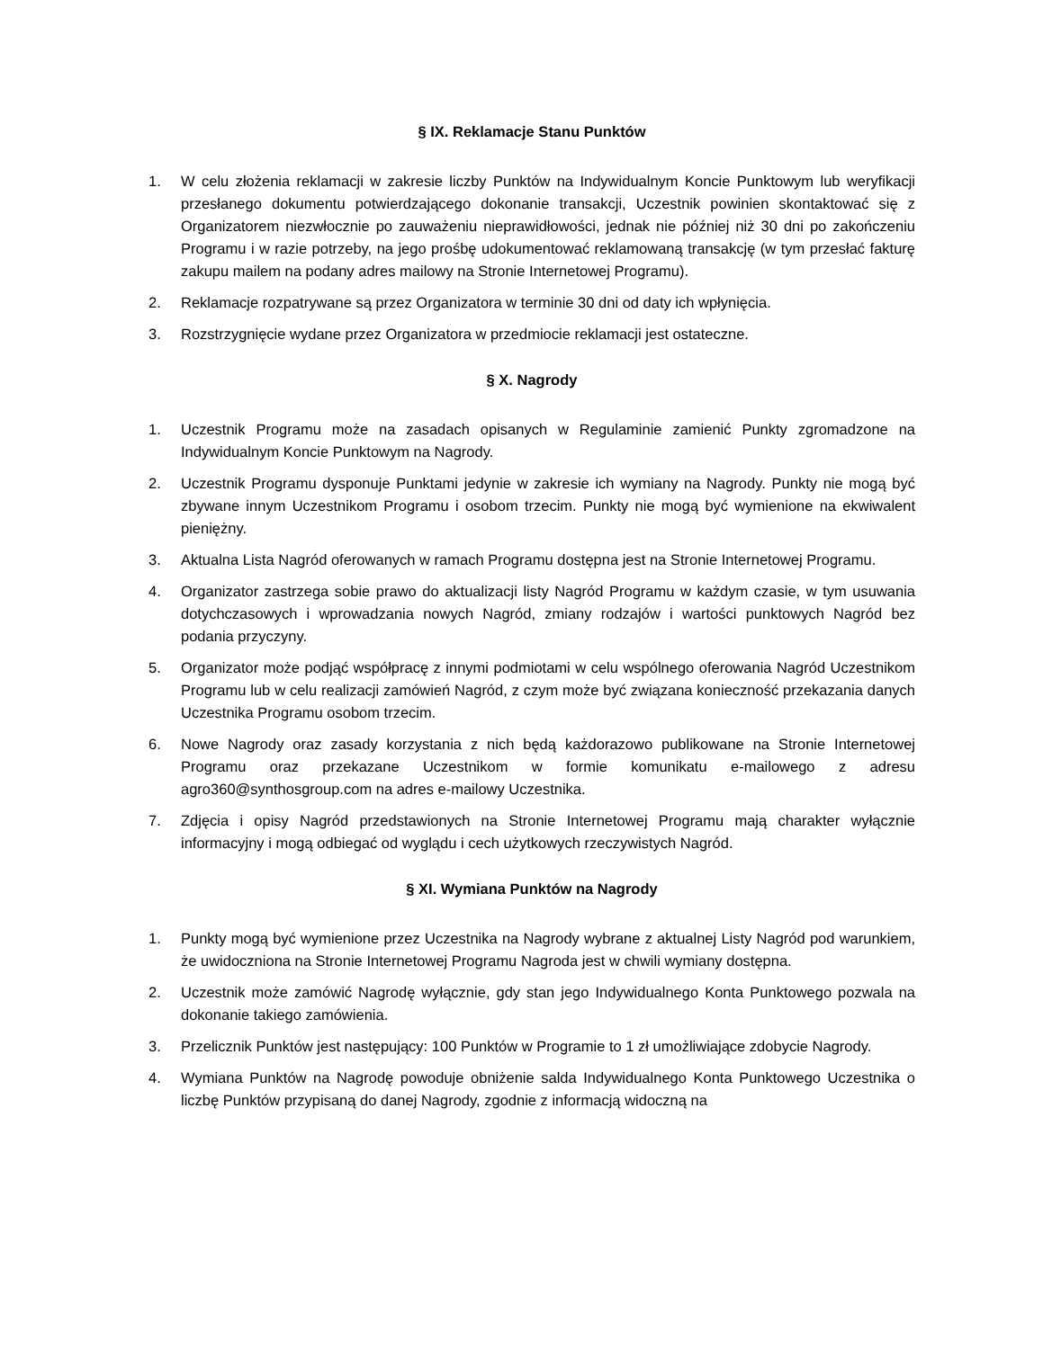§ IX. Reklamacje Stanu Punktów
1. W celu złożenia reklamacji w zakresie liczby Punktów na Indywidualnym Koncie Punktowym lub weryfikacji przesłanego dokumentu potwierdzającego dokonanie transakcji, Uczestnik powinien skontaktować się z Organizatorem niezwłocznie po zauważeniu nieprawidłowości, jednak nie później niż 30 dni po zakończeniu Programu i w razie potrzeby, na jego prośbę udokumentować reklamowaną transakcję (w tym przesłać fakturę zakupu mailem na podany adres mailowy na Stronie Internetowej Programu).
2. Reklamacje rozpatrywane są przez Organizatora w terminie 30 dni od daty ich wpłynięcia.
3. Rozstrzygnięcie wydane przez Organizatora w przedmiocie reklamacji jest ostateczne.
§ X. Nagrody
1. Uczestnik Programu może na zasadach opisanych w Regulaminie zamienić Punkty zgromadzone na Indywidualnym Koncie Punktowym na Nagrody.
2. Uczestnik Programu dysponuje Punktami jedynie w zakresie ich wymiany na Nagrody. Punkty nie mogą być zbywane innym Uczestnikom Programu i osobom trzecim. Punkty nie mogą być wymienione na ekwiwalent pieniężny.
3. Aktualna Lista Nagród oferowanych w ramach Programu dostępna jest na Stronie Internetowej Programu.
4. Organizator zastrzega sobie prawo do aktualizacji listy Nagród Programu w każdym czasie, w tym usuwania dotychczasowych i wprowadzania nowych Nagród, zmiany rodzajów i wartości punktowych Nagród bez podania przyczyny.
5. Organizator może podjąć współpracę z innymi podmiotami w celu wspólnego oferowania Nagród Uczestnikom Programu lub w celu realizacji zamówień Nagród, z czym może być związana konieczność przekazania danych Uczestnika Programu osobom trzecim.
6. Nowe Nagrody oraz zasady korzystania z nich będą każdorazowo publikowane na Stronie Internetowej Programu oraz przekazane Uczestnikom w formie komunikatu e-mailowego z adresu agro360@synthosgroup.com na adres e-mailowy Uczestnika.
7. Zdjęcia i opisy Nagród przedstawionych na Stronie Internetowej Programu mają charakter wyłącznie informacyjny i mogą odbiegać od wyglądu i cech użytkowych rzeczywistych Nagród.
§ XI. Wymiana Punktów na Nagrody
1. Punkty mogą być wymienione przez Uczestnika na Nagrody wybrane z aktualnej Listy Nagród pod warunkiem, że uwidoczniona na Stronie Internetowej Programu Nagroda jest w chwili wymiany dostępna.
2. Uczestnik może zamówić Nagrodę wyłącznie, gdy stan jego Indywidualnego Konta Punktowego pozwala na dokonanie takiego zamówienia.
3. Przelicznik Punktów jest następujący: 100 Punktów w Programie to 1 zł umożliwiające zdobycie Nagrody.
4. Wymiana Punktów na Nagrodę powoduje obniżenie salda Indywidualnego Konta Punktowego Uczestnika o liczbę Punktów przypisaną do danej Nagrody, zgodnie z informacją widoczną na